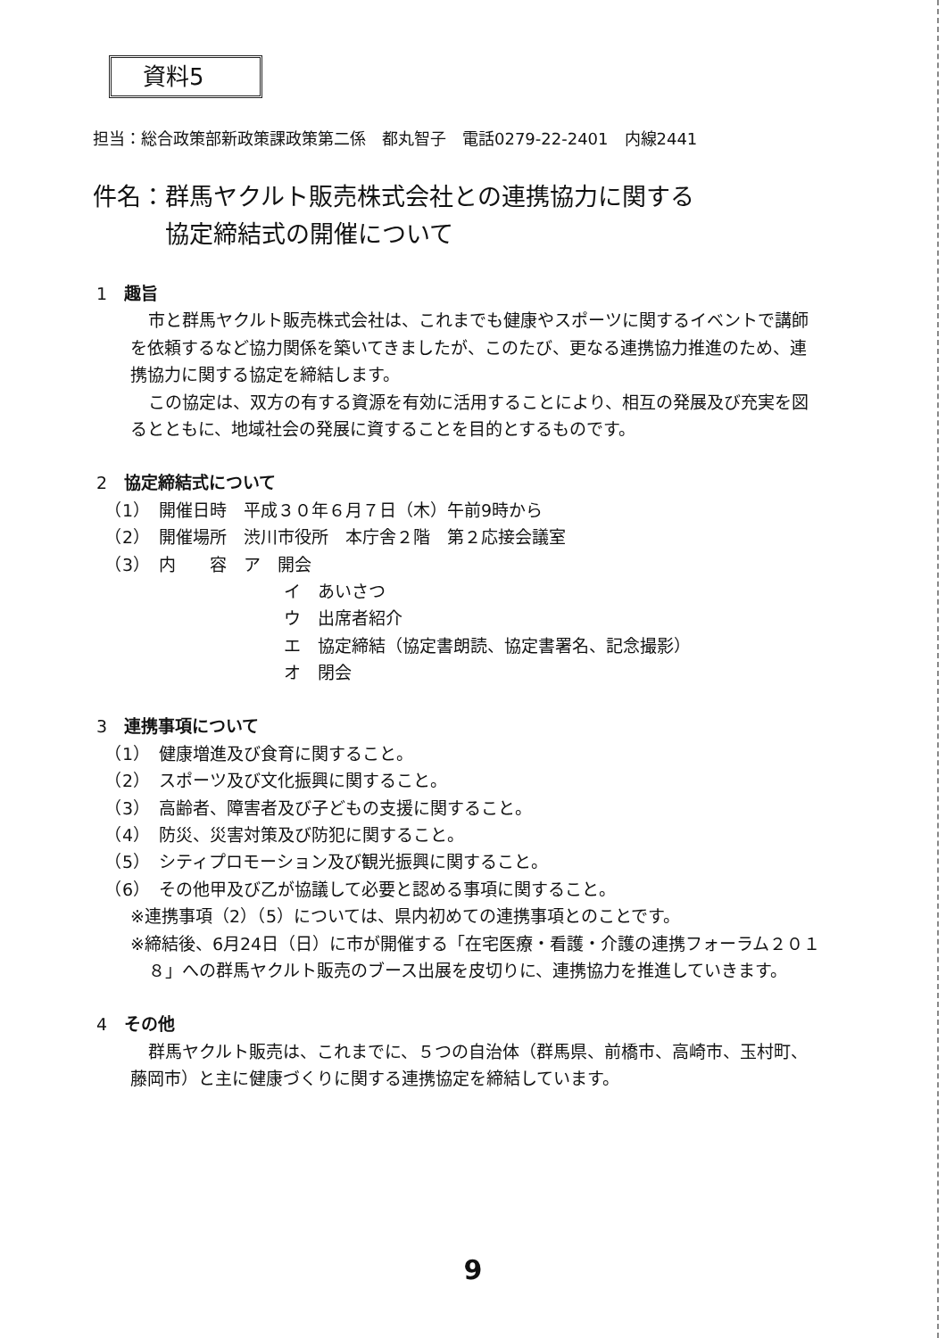資料5
担当：総合政策部新政策課政策第二係　都丸智子　電話0279-22-2401　内線2441
件名：群馬ヤクルト販売株式会社との連携協力に関する
　　　協定締結式の開催について
1　趣旨
市と群馬ヤクルト販売株式会社は、これまでも健康やスポーツに関するイベントで講師を依頼するなど協力関係を築いてきましたが、このたび、更なる連携協力推進のため、連携協力に関する協定を締結します。
この協定は、双方の有する資源を有効に活用することにより、相互の発展及び充実を図るとともに、地域社会の発展に資することを目的とするものです。
2　協定締結式について
　（1）　開催日時　平成３０年６月７日（木）午前9時から
　（2）　開催場所　渋川市役所　本庁舎２階　第２応接会議室
　（3）　内　　容　ア　開会
イ　あいさつ
ウ　出席者紹介
エ　協定締結（協定書朗読、協定書署名、記念撮影）
オ　閉会
3　連携事項について
　（1）　健康増進及び食育に関すること。
　（2）　スポーツ及び文化振興に関すること。
　（3）　高齢者、障害者及び子どもの支援に関すること。
　（4）　防災、災害対策及び防犯に関すること。
　（5）　シティプロモーション及び観光振興に関すること。
　（6）　その他甲及び乙が協議して必要と認める事項に関すること。
※連携事項（2）（5）については、県内初めての連携事項とのことです。
※締結後、6月24日（日）に市が開催する「在宅医療・看護・介護の連携フォーラム２０１８」への群馬ヤクルト販売のブース出展を皮切りに、連携協力を推進していきます。
4　その他
群馬ヤクルト販売は、これまでに、５つの自治体（群馬県、前橋市、高崎市、玉村町、藤岡市）と主に健康づくりに関する連携協定を締結しています。
9